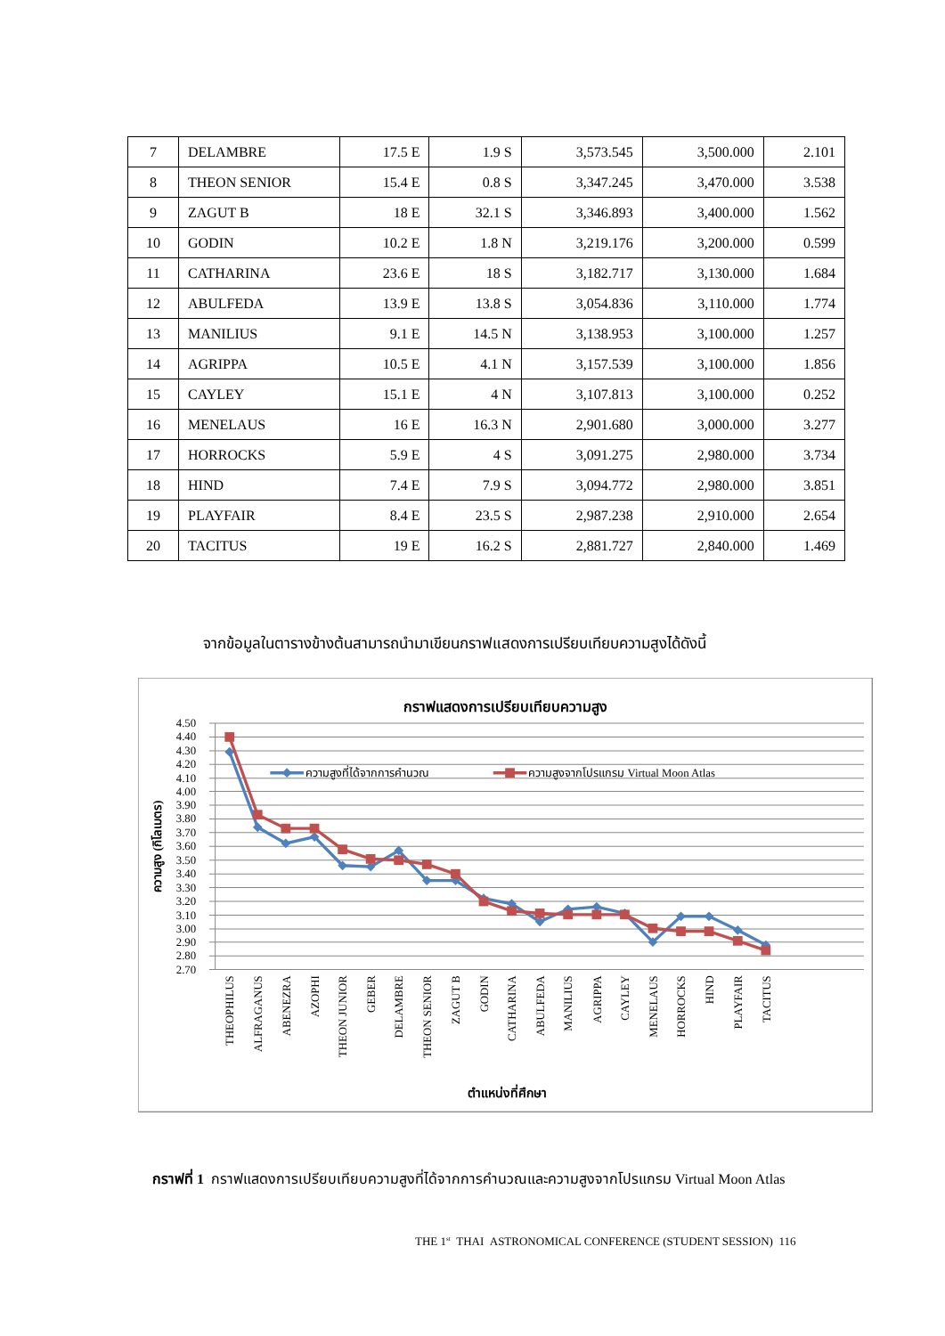| 7 | DELAMBRE | 17.5 E | 1.9 S | 3,573.545 | 3,500.000 | 2.101 |
| 8 | THEON SENIOR | 15.4 E | 0.8 S | 3,347.245 | 3,470.000 | 3.538 |
| 9 | ZAGUT B | 18 E | 32.1 S | 3,346.893 | 3,400.000 | 1.562 |
| 10 | GODIN | 10.2 E | 1.8 N | 3,219.176 | 3,200.000 | 0.599 |
| 11 | CATHARINA | 23.6 E | 18 S | 3,182.717 | 3,130.000 | 1.684 |
| 12 | ABULFEDA | 13.9 E | 13.8 S | 3,054.836 | 3,110.000 | 1.774 |
| 13 | MANILIUS | 9.1 E | 14.5 N | 3,138.953 | 3,100.000 | 1.257 |
| 14 | AGRIPPA | 10.5 E | 4.1 N | 3,157.539 | 3,100.000 | 1.856 |
| 15 | CAYLEY | 15.1 E | 4 N | 3,107.813 | 3,100.000 | 0.252 |
| 16 | MENELAUS | 16 E | 16.3 N | 2,901.680 | 3,000.000 | 3.277 |
| 17 | HORROCKS | 5.9 E | 4 S | 3,091.275 | 2,980.000 | 3.734 |
| 18 | HIND | 7.4 E | 7.9 S | 3,094.772 | 2,980.000 | 3.851 |
| 19 | PLAYFAIR | 8.4 E | 23.5 S | 2,987.238 | 2,910.000 | 2.654 |
| 20 | TACITUS | 19 E | 16.2 S | 2,881.727 | 2,840.000 | 1.469 |
จากข้อมูลในตารางข้างต้นสามารถนำมาเขียนกราฟแสดงการเปรียบเทียบความสูงได้ดังนี้
กราฟแสดงการเปรียบเทียบความสูง
4.50
4.40
4.30
4.20
4.10
4.00
3.90
3.80
3.70
3.60
3.50
3.40
3.30
3.20
3.10
3.00
2.90
2.80
2.70
ความสูง (กิโลเมตร)
ความสูงที่ได้จากการคำนวณ
ความสูงจากโปรแกรม Virtual Moon Atlas
THEOPHILUS
ALFRAGANUS
ABENEZRA
AZOPHI
THEON JUNIOR
GEBER
DELAMBRE
THEON SENIOR
ZAGUT B
GODIN
CATHARINA
ABULFEDA
MANILIUS
AGRIPPA
CAYLEY
MENELAUS
HORROCKS
HIND
PLAYFAIR
TACITUS
ตำแหน่งที่ศึกษา
กราฟที่ 1 กราฟแสดงการเปรียบเทียบความสูงที่ได้จากการคำนวณและความสูงจากโปรแกรม Virtual Moon Atlas
THE 1<sup>st</sup> THAI ASTRONOMICAL CONFERENCE (STUDENT SESSION) 116